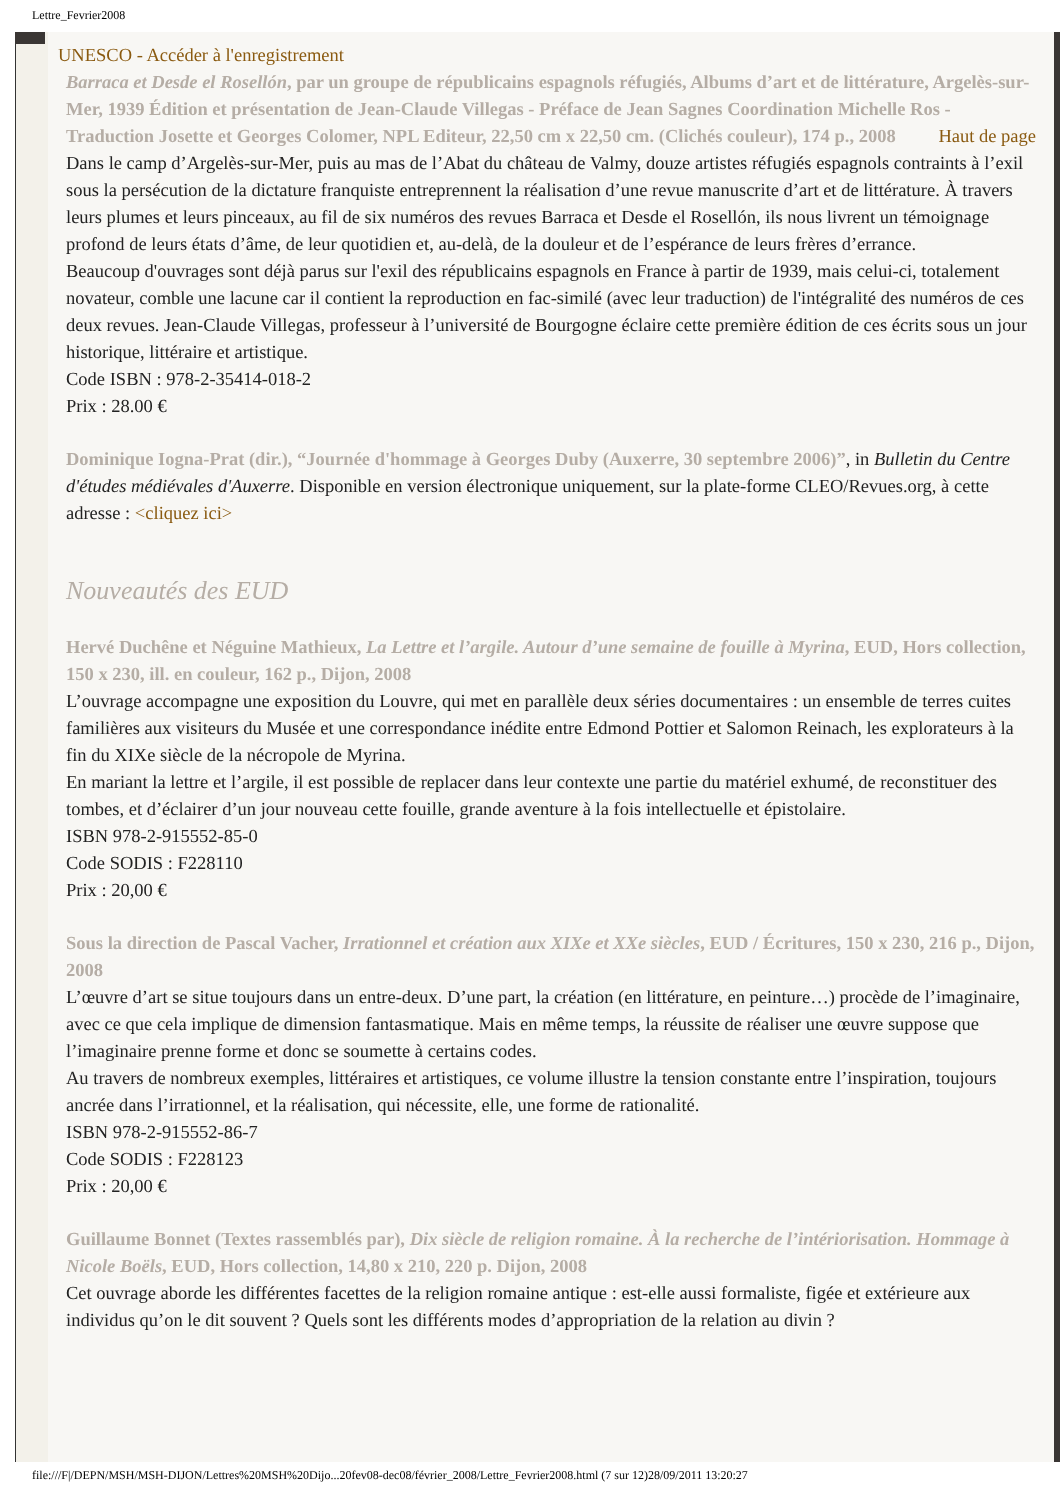Lettre_Fevrier2008
UNESCO - Accéder à l'enregistrement
Barraca et Desde el Rosellón, par un groupe de républicains espagnols réfugiés, Albums d’art et de littérature, Argelès-sur-Mer, 1939 Édition et présentation de Jean-Claude Villegas - Préface de Jean Sagnes Coordination Michelle Ros - Traduction Josette et Georges Colomer, NPL Editeur, 22,50 cm x 22,50 cm. (Clichés couleur), 174 p., 2008 Haut de page
Dans le camp d’Argelès-sur-Mer, puis au mas de l’Abat du château de Valmy, douze artistes réfugiés espagnols contraints à l’exil sous la persécution de la dictature franquiste entreprennent la réalisation d’une revue manuscrite d’art et de littérature. À travers leurs plumes et leurs pinceaux, au fil de six numéros des revues Barraca et Desde el Rosellón, ils nous livrent un témoignage profond de leurs états d’âme, de leur quotidien et, au-delà, de la douleur et de l’espérance de leurs frères d’errance.
Beaucoup d'ouvrages sont déjà parus sur l'exil des républicains espagnols en France à partir de 1939, mais celui-ci, totalement novateur, comble une lacune car il contient la reproduction en fac-similé (avec leur traduction) de l'intégralité des numéros de ces deux revues. Jean-Claude Villegas, professeur à l’université de Bourgogne éclaire cette première édition de ces écrits sous un jour historique, littéraire et artistique.
Code ISBN : 978-2-35414-018-2
Prix : 28.00 €
Dominique Iogna-Prat (dir.), “Journée d'hommage à Georges Duby (Auxerre, 30 septembre 2006)”, in Bulletin du Centre d'études médiévales d'Auxerre. Disponible en version électronique uniquement, sur la plate-forme CLEO/Revues.org, à cette adresse : <cliquez ici>
Nouveautés des EUD
Hervé Duchêne et Néguine Mathieux, La Lettre et l’argile. Autour d’une semaine de fouille à Myrina, EUD, Hors collection, 150 x 230, ill. en couleur, 162 p., Dijon, 2008
L’ouvrage accompagne une exposition du Louvre, qui met en parallèle deux séries documentaires : un ensemble de terres cuites familières aux visiteurs du Musée et une correspondance inédite entre Edmond Pottier et Salomon Reinach, les explorateurs à la fin du XIXe siècle de la nécropole de Myrina.
En mariant la lettre et l’argile, il est possible de replacer dans leur contexte une partie du matériel exhumé, de reconstituer des tombes, et d’éclairer d’un jour nouveau cette fouille, grande aventure à la fois intellectuelle et épistolaire.
ISBN 978-2-915552-85-0
Code SODIS : F228110
Prix : 20,00 €
Sous la direction de Pascal Vacher, Irrationnel et création aux XIXe et XXe siècles, EUD / Écritures, 150 x 230, 216 p., Dijon, 2008
L’œuvre d’art se situe toujours dans un entre-deux. D’une part, la création (en littérature, en peinture…) procède de l’imaginaire, avec ce que cela implique de dimension fantasmatique. Mais en même temps, la réussite de réaliser une œuvre suppose que l’imaginaire prenne forme et donc se soumette à certains codes.
Au travers de nombreux exemples, littéraires et artistiques, ce volume illustre la tension constante entre l’inspiration, toujours ancrée dans l’irrationnel, et la réalisation, qui nécessite, elle, une forme de rationalité.
ISBN 978-2-915552-86-7
Code SODIS : F228123
Prix : 20,00 €
Guillaume Bonnet (Textes rassemblés par), Dix siècle de religion romaine. À la recherche de l’intériorisation. Hommage à Nicole Boëls, EUD, Hors collection, 14,80 x 210, 220 p. Dijon, 2008
Cet ouvrage aborde les différentes facettes de la religion romaine antique : est-elle aussi formaliste, figée et extérieure aux individus qu’on le dit souvent ? Quels sont les différents modes d’appropriation de la relation au divin ?
file:///F|/DEPN/MSH/MSH-DIJON/Lettres%20MSH%20Dijo...20fev08-dec08/février_2008/Lettre_Fevrier2008.html (7 sur 12)28/09/2011 13:20:27